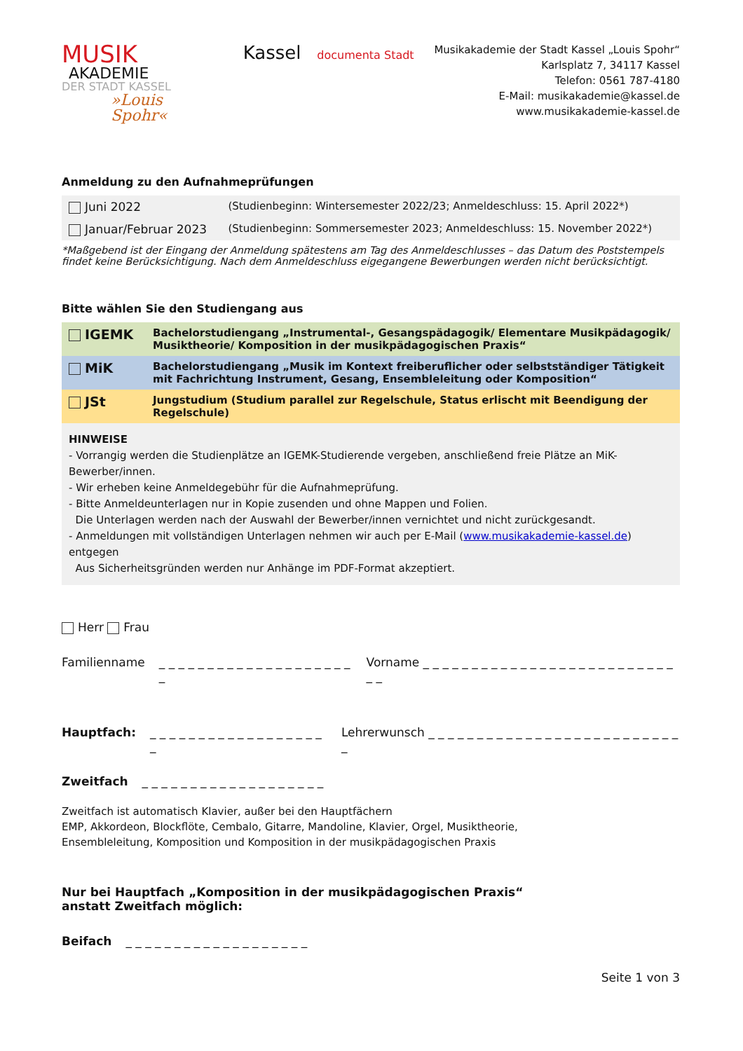MUSIK
AKADEMIE
DER STADT KASSEL
»Louis Spohr«
Kassel documenta Stadt
Musikakademie der Stadt Kassel „Louis Spohr“
Karlsplatz 7, 34117 Kassel
Telefon: 0561 787-4180
E-Mail: musikakademie@kassel.de
www.musikakademie-kassel.de
Anmeldung zu den Aufnahmeprüfungen
| Juni 2022 | (Studienbeginn: Wintersemester 2022/23; Anmeldeschluss: 15. April 2022*) |
| Januar/Februar 2023 | (Studienbeginn: Sommersemester 2023; Anmeldeschluss: 15. November 2022*) |
*Maßgebend ist der Eingang der Anmeldung spätestens am Tag des Anmeldeschlusses – das Datum des Poststempels findet keine Berücksichtigung. Nach dem Anmeldeschluss eigegangene Bewerbungen werden nicht berücksichtigt.
Bitte wählen Sie den Studiengang aus
| IGEMK | Bachelorstudiengang „Instrumental-, Gesangspädagogik/ Elementare Musikpädagogik/ Musiktheorie/ Komposition in der musikpädagogischen Praxis“ |
| MiK | Bachelorstudiengang „Musik im Kontext freiberuflicher oder selbstständiger Tätigkeit mit Fachrichtung Instrument, Gesang, Ensembleleitung oder Komposition“ |
| JSt | Jungstudium (Studium parallel zur Regelschule, Status erlischt mit Beendigung der Regelschule) |
HINWEISE
- Vorrangig werden die Studienplätze an IGEMK-Studierende vergeben, anschließend freie Plätze an MiK-Bewerber/innen.
- Wir erheben keine Anmeldegebühr für die Aufnahmeprüfung.
- Bitte Anmeldeunterlagen nur in Kopie zusenden und ohne Mappen und Folien.
Die Unterlagen werden nach der Auswahl der Bewerber/innen vernichtet und nicht zurückgesandt.
- Anmeldungen mit vollständigen Unterlagen nehmen wir auch per E-Mail (www.musikakademie-kassel.de) entgegen
Aus Sicherheitsgründen werden nur Anhänge im PDF-Format akzeptiert.
Herr Frau
Familienname _ _ _ _ _ _ _ _ _ _ _ _ _ _ _ _ _ _ _ _ _ Vorname _ _ _ _ _ _ _ _ _ _ _ _ _ _ _ _ _ _ _ _ _ _ _ _ _ _ _ _
Hauptfach: _ _ _ _ _ _ _ _ _ _ _ _ _ _ _ _ _ _ _ Lehrerwunsch _ _ _ _ _ _ _ _ _ _ _ _ _ _ _ _ _ _ _ _ _ _ _ _ _ _ _
Zweitfach _ _ _ _ _ _ _ _ _ _ _ _ _ _ _ _ _ _ _
Zweitfach ist automatisch Klavier, außer bei den Hauptfächern
EMP, Akkordeon, Blockflöte, Cembalo, Gitarre, Mandoline, Klavier, Orgel, Musiktheorie,
Ensembleleitung, Komposition und Komposition in der musikpädagogischen Praxis
Nur bei Hauptfach „Komposition in der musikpädagogischen Praxis“
anstatt Zweitfach möglich:
Beifach _ _ _ _ _ _ _ _ _ _ _ _ _ _ _ _ _ _ _
Seite 1 von 3